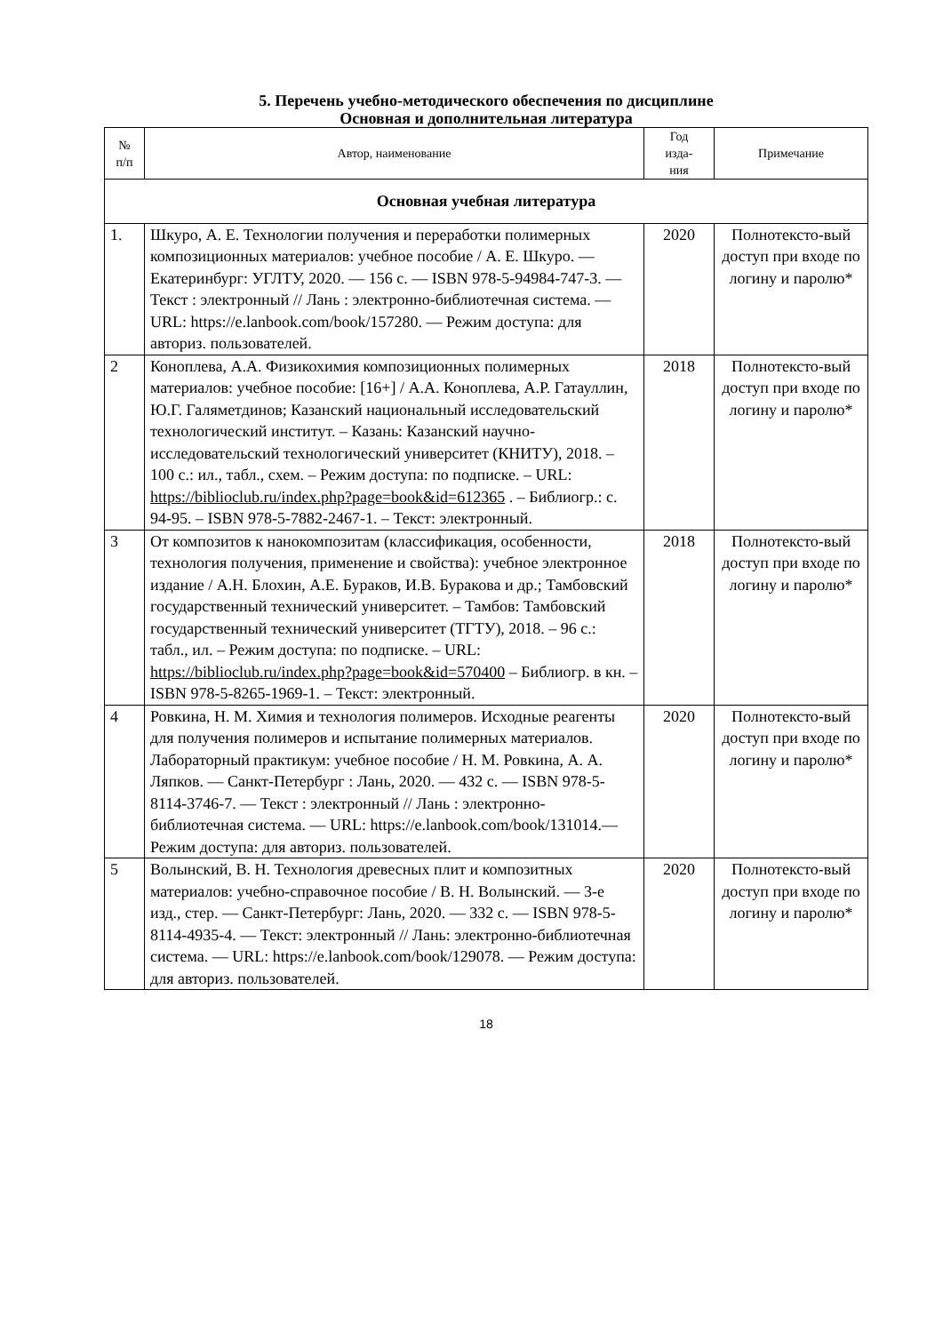5. Перечень учебно-методического обеспечения по дисциплине
Основная и дополнительная литература
| № п/п | Автор, наименование | Год изда- ния | Примечание |
| --- | --- | --- | --- |
| Основная учебная литература | | | |
| 1. | Шкуро, А. Е. Технологии получения и переработки полимерных композиционных материалов: учебное пособие / А. Е. Шкуро. — Екатеринбург: УГЛТУ, 2020. — 156 с. — ISBN 978-5-94984-747-3. — Текст : электронный // Лань : электронно-библиотечная система. — URL: https://e.lanbook.com/book/157280. — Режим доступа: для авториз. пользователей. | 2020 | Полнотексто-вый доступ при входе по логину и паролю* |
| 2 | Коноплева, А.А. Физикохимия композиционных полимерных материалов: учебное пособие: [16+] / А.А. Коноплева, А.Р. Гатауллин, Ю.Г. Галяметдинов; Казанский национальный исследовательский технологический институт. – Казань: Казанский научно-исследовательский технологический университет (КНИТУ), 2018. – 100 с.: ил., табл., схем. – Режим доступа: по подписке. – URL: https://biblioclub.ru/index.php?page=book&id=612365 . – Библиогр.: с. 94-95. – ISBN 978-5-7882-2467-1. – Текст: электронный. | 2018 | Полнотексто-вый доступ при входе по логину и паролю* |
| 3 | От композитов к нанокомпозитам (классификация, особенности, технология получения, применение и свойства): учебное электронное издание / А.Н. Блохин, А.Е. Бураков, И.В. Буракова и др.; Тамбовский государственный технический университет. – Тамбов: Тамбовский государственный технический университет (ТГТУ), 2018. – 96 с.: табл., ил. – Режим доступа: по подписке. – URL: https://biblioclub.ru/index.php?page=book&id=570400 – Библиогр. в кн. – ISBN 978-5-8265-1969-1. – Текст: электронный. | 2018 | Полнотексто-вый доступ при входе по логину и паролю* |
| 4 | Ровкина, Н. М. Химия и технология полимеров. Исходные реагенты для получения полимеров и испытание полимерных материалов. Лабораторный практикум: учебное пособие / Н. М. Ровкина, А. А. Ляпков. — Санкт-Петербург : Лань, 2020. — 432 с. — ISBN 978-5-8114-3746-7. — Текст : электронный // Лань : электронно-библиотечная система. — URL: https://e.lanbook.com/book/131014.— Режим доступа: для авториз. пользователей. | 2020 | Полнотексто-вый доступ при входе по логину и паролю* |
| 5 | Волынский, В. Н. Технология древесных плит и композитных материалов: учебно-справочное пособие / В. Н. Волынский. — 3-е изд., стер. — Санкт-Петербург: Лань, 2020. — 332 с. — ISBN 978-5-8114-4935-4. — Текст: электронный // Лань: электронно-библиотечная система. — URL: https://e.lanbook.com/book/129078. — Режим доступа: для авториз. пользователей. | 2020 | Полнотексто-вый доступ при входе по логину и паролю* |
18